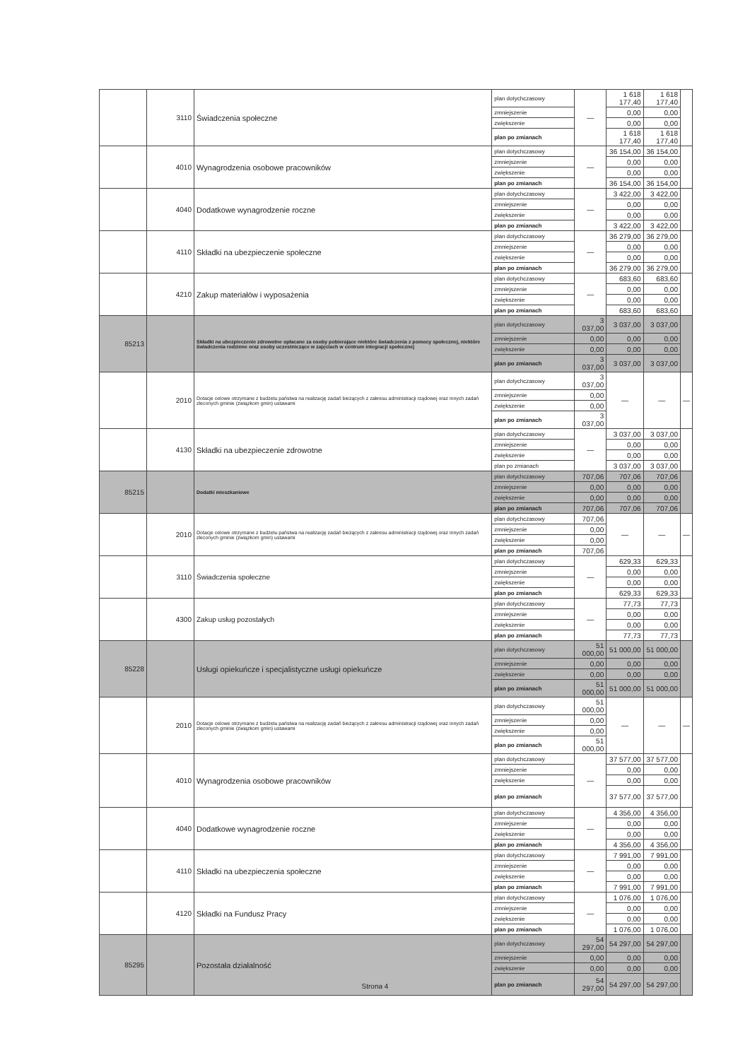| | 3110 | Świadczenia społeczne | plan dotychczasowy | — | 1 618 177,40 | 1 618 177,40 | |
| | | | zmniejszenie | | 0,00 | 0,00 | |
| | | | zwiększenie | | 0,00 | 0,00 | |
| | | | plan po zmianach | | 1 618 177,40 | 1 618 177,40 | |
| | 4010 | Wynagrodzenia osobowe pracowników | plan dotychczasowy | — | 36 154,00 | 36 154,00 | |
| | | | zmniejszenie | | 0,00 | 0,00 | |
| | | | zwiększenie | | 0,00 | 0,00 | |
| | | | plan po zmianach | | 36 154,00 | 36 154,00 | |
| | 4040 | Dodatkowe wynagrodzenie roczne | plan dotychczasowy | — | 3 422,00 | 3 422,00 | |
| | | | zmniejszenie | | 0,00 | 0,00 | |
| | | | zwiększenie | | 0,00 | 0,00 | |
| | | | plan po zmianach | | 3 422,00 | 3 422,00 | |
| | 4110 | Składki na ubezpieczenie społeczne | plan dotychczasowy | — | 36 279,00 | 36 279,00 | |
| | | | zmniejszenie | | 0,00 | 0,00 | |
| | | | zwiększenie | | 0,00 | 0,00 | |
| | | | plan po zmianach | | 36 279,00 | 36 279,00 | |
| | 4210 | Zakup materiałów i wyposażenia | plan dotychczasowy | — | 683,60 | 683,60 | |
| | | | zmniejszenie | | 0,00 | 0,00 | |
| | | | zwiększenie | | 0,00 | 0,00 | |
| | | | plan po zmianach | | 683,60 | 683,60 | |
| 85213 | | Składki na ubezpieczenie zdrowotne opłacane za osoby pobierające niektóre świadczenia z pomocy społecznej, niektóre świadczenia rodzinne oraz osoby uczestniczące w zajęciach w centrum integracji społecznej | plan dotychczasowy | 3 037,00 | 3 037,00 | 3 037,00 | |
| | | | zmniejszenie | 0,00 | 0,00 | 0,00 | |
| | | | zwiększenie | 0,00 | 0,00 | 0,00 | |
| | | | plan po zmianach | 3 037,00 | 3 037,00 | 3 037,00 | |
| | 2010 | Dotacje celowe otrzymane z budżetu państwa na realizację zadań bieżących z zakresu administracji rządowej oraz innych zadań zleconych gminie (związkom gmin) ustawami | plan dotychczasowy | 3 037,00 | — | — | — |
| | | | zmniejszenie | 0,00 | | | |
| | | | zwiększenie | 0,00 | | | |
| | | | plan po zmianach | 3 037,00 | | | |
| | 4130 | Składki na ubezpieczenie zdrowotne | plan dotychczasowy | — | 3 037,00 | 3 037,00 | |
| | | | zmniejszenie | | 0,00 | 0,00 | |
| | | | zwiększenie | | 0,00 | 0,00 | |
| | | | plan po zmianach | | 3 037,00 | 3 037,00 | |
| 85215 | | Dodatki mieszkaniowe | plan dotychczasowy | 707,06 | 707,06 | 707,06 | |
| | | | zmniejszenie | 0,00 | 0,00 | 0,00 | |
| | | | zwiększenie | 0,00 | 0,00 | 0,00 | |
| | | | plan po zmianach | 707,06 | 707,06 | 707,06 | |
| | 2010 | Dotacje celowe otrzymane z budżetu państwa na realizację zadań bieżących z zakresu administracji rządowej oraz innych zadań zleconych gminie (związkom gmin) ustawami | plan dotychczasowy | 707,06 | — | — | — |
| | | | zmniejszenie | 0,00 | | | |
| | | | zwiększenie | 0,00 | | | |
| | | | plan po zmianach | 707,06 | | | |
| | 3110 | Świadczenia społeczne | plan dotychczasowy | — | 629,33 | 629,33 | |
| | | | zmniejszenie | | 0,00 | 0,00 | |
| | | | zwiększenie | | 0,00 | 0,00 | |
| | | | plan po zmianach | | 629,33 | 629,33 | |
| | 4300 | Zakup usług pozostałych | plan dotychczasowy | — | 77,73 | 77,73 | |
| | | | zmniejszenie | | 0,00 | 0,00 | |
| | | | zwiększenie | | 0,00 | 0,00 | |
| | | | plan po zmianach | | 77,73 | 77,73 | |
| 85228 | | Usługi opiekuńcze i specjalistyczne usługi opiekuńcze | plan dotychczasowy | 51 000,00 | 51 000,00 | 51 000,00 | |
| | | | zmniejszenie | 0,00 | 0,00 | 0,00 | |
| | | | zwiększenie | 0,00 | 0,00 | 0,00 | |
| | | | plan po zmianach | 51 000,00 | 51 000,00 | 51 000,00 | |
| | 2010 | Dotacje celowe otrzymane z budżetu państwa na realizację zadań bieżących z zakresu administracji rządowej oraz innych zadań zleconych gminie (związkom gmin) ustawami | plan dotychczasowy | 51 000,00 | — | — | — |
| | | | zmniejszenie | 0,00 | | | |
| | | | zwiększenie | 0,00 | | | |
| | | | plan po zmianach | 51 000,00 | | | |
| | 4010 | Wynagrodzenia osobowe pracowników | plan dotychczasowy | — | 37 577,00 | 37 577,00 | |
| | | | zmniejszenie | | 0,00 | 0,00 | |
| | | | zwiększenie | | 0,00 | 0,00 | |
| | | | plan po zmianach | | 37 577,00 | 37 577,00 | |
| | 4040 | Dodatkowe wynagrodzenie roczne | plan dotychczasowy | — | 4 356,00 | 4 356,00 | |
| | | | zmniejszenie | | 0,00 | 0,00 | |
| | | | zwiększenie | | 0,00 | 0,00 | |
| | | | plan po zmianach | | 4 356,00 | 4 356,00 | |
| | 4110 | Składki na ubezpieczenia społeczne | plan dotychczasowy | — | 7 991,00 | 7 991,00 | |
| | | | zmniejszenie | | 0,00 | 0,00 | |
| | | | zwiększenie | | 0,00 | 0,00 | |
| | | | plan po zmianach | | 7 991,00 | 7 991,00 | |
| | 4120 | Składki na Fundusz Pracy | plan dotychczasowy | — | 1 076,00 | 1 076,00 | |
| | | | zmniejszenie | | 0,00 | 0,00 | |
| | | | zwiększenie | | 0,00 | 0,00 | |
| | | | plan po zmianach | | 1 076,00 | 1 076,00 | |
| 85295 | | Pozostała działalność | plan dotychczasowy | 54 297,00 | 54 297,00 | 54 297,00 | |
| | | | zmniejszenie | 0,00 | 0,00 | 0,00 | |
| | | | zwiększenie | 0,00 | 0,00 | 0,00 | |
| | | | plan po zmianach | 54 297,00 | 54 297,00 | 54 297,00 | |
Strona 4